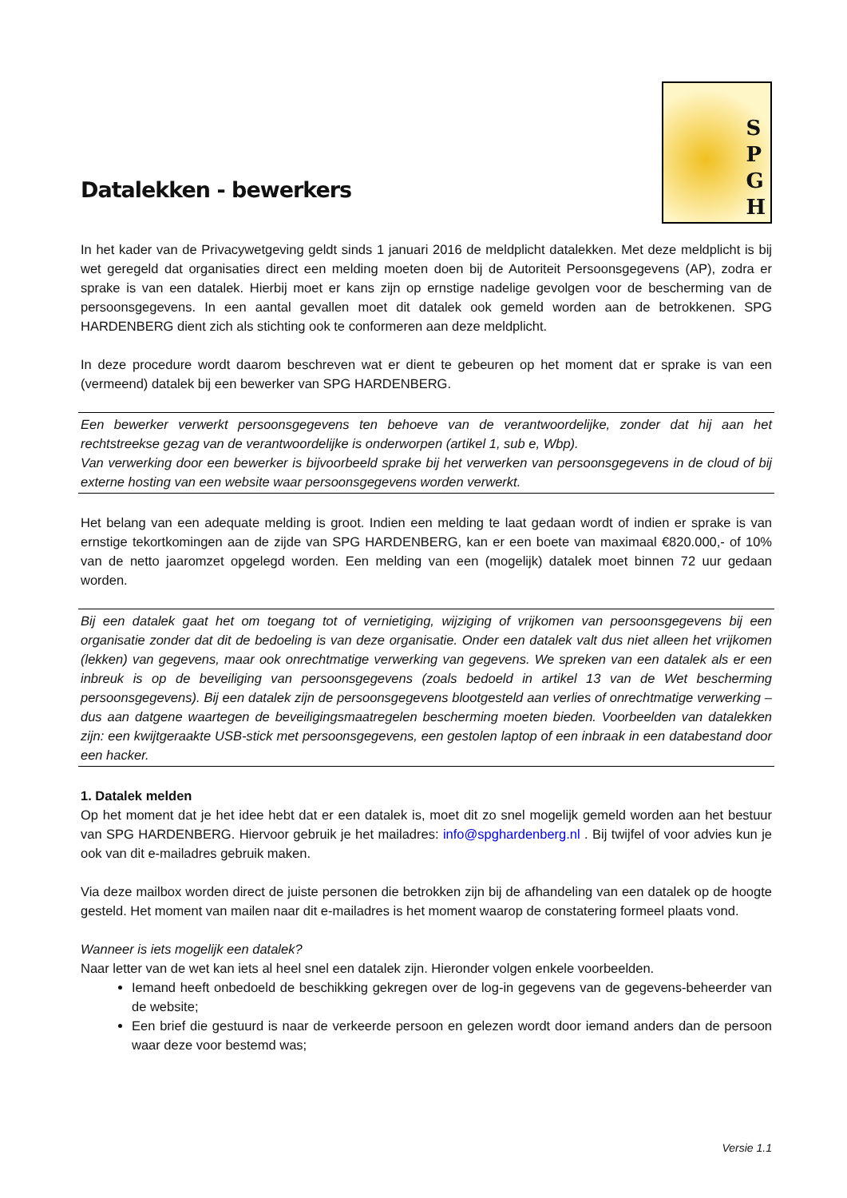Datalekken - bewerkers
S
P
G
H
In het kader van de Privacywetgeving geldt sinds 1 januari 2016 de meldplicht datalekken. Met deze meldplicht is bij wet geregeld dat organisaties direct een melding moeten doen bij de Autoriteit Persoonsgegevens (AP), zodra er sprake is van een datalek. Hierbij moet er kans zijn op ernstige nadelige gevolgen voor de bescherming van de persoonsgegevens. In een aantal gevallen moet dit datalek ook gemeld worden aan de betrokkenen. SPG HARDENBERG dient zich als stichting ook te conformeren aan deze meldplicht.
In deze procedure wordt daarom beschreven wat er dient te gebeuren op het moment dat er sprake is van een (vermeend) datalek bij een bewerker van SPG HARDENBERG.
Een bewerker verwerkt persoonsgegevens ten behoeve van de verantwoordelijke, zonder dat hij aan het rechtstreekse gezag van de verantwoordelijke is onderworpen (artikel 1, sub e, Wbp).
Van verwerking door een bewerker is bijvoorbeeld sprake bij het verwerken van persoonsgegevens in de cloud of bij externe hosting van een website waar persoonsgegevens worden verwerkt.
Het belang van een adequate melding is groot. Indien een melding te laat gedaan wordt of indien er sprake is van ernstige tekortkomingen aan de zijde van SPG HARDENBERG, kan er een boete van maximaal €820.000,- of 10% van de netto jaaromzet opgelegd worden. Een melding van een (mogelijk) datalek moet binnen 72 uur gedaan worden.
Bij een datalek gaat het om toegang tot of vernietiging, wijziging of vrijkomen van persoonsgegevens bij een organisatie zonder dat dit de bedoeling is van deze organisatie. Onder een datalek valt dus niet alleen het vrijkomen (lekken) van gegevens, maar ook onrechtmatige verwerking van gegevens. We spreken van een datalek als er een inbreuk is op de beveiliging van persoonsgegevens (zoals bedoeld in artikel 13 van de Wet bescherming persoonsgegevens). Bij een datalek zijn de persoonsgegevens blootgesteld aan verlies of onrechtmatige verwerking – dus aan datgene waartegen de beveiligingsmaatregelen bescherming moeten bieden. Voorbeelden van datalekken zijn: een kwijtgeraakte USB-stick met persoonsgegevens, een gestolen laptop of een inbraak in een databestand door een hacker.
1. Datalek melden
Op het moment dat je het idee hebt dat er een datalek is, moet dit zo snel mogelijk gemeld worden aan het bestuur van SPG HARDENBERG. Hiervoor gebruik je het mailadres: info@spghardenberg.nl . Bij twijfel of voor advies kun je ook van dit e-mailadres gebruik maken.
Via deze mailbox worden direct de juiste personen die betrokken zijn bij de afhandeling van een datalek op de hoogte gesteld. Het moment van mailen naar dit e-mailadres is het moment waarop de constatering formeel plaats vond.
Wanneer is iets mogelijk een datalek?
Naar letter van de wet kan iets al heel snel een datalek zijn. Hieronder volgen enkele voorbeelden.
Iemand heeft onbedoeld de beschikking gekregen over de log-in gegevens van de gegevens-beheerder van de website;
Een brief die gestuurd is naar de verkeerde persoon en gelezen wordt door iemand anders dan de persoon waar deze voor bestemd was;
Versie 1.1